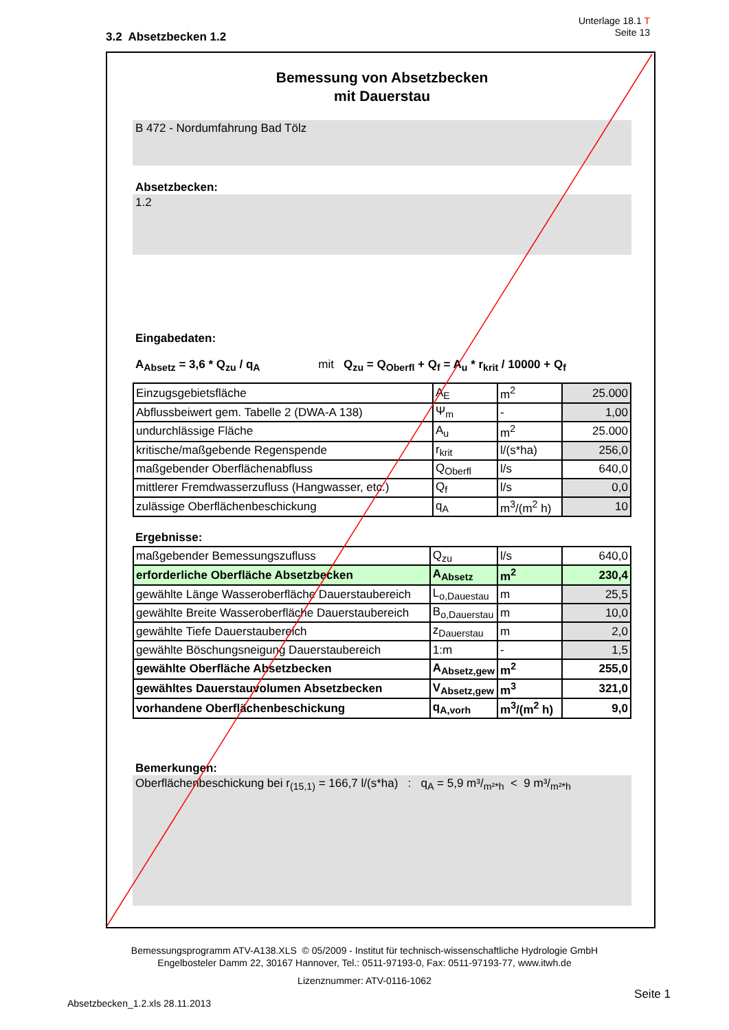Unterlage 18.1 T
Seite 13
3.2 Absetzbecken 1.2
Bemessung von Absetzbecken
mit Dauerstau
B 472 - Nordumfahrung Bad Tölz
Absetzbecken:
1.2
Eingabedaten:
A<sub>Absetz</sub> = 3,6 * Q<sub>zu</sub> / q<sub>A</sub> mit Q<sub>zu</sub> = Q<sub>Oberfl</sub> + Q<sub>f</sub> = A<sub>u</sub> * r<sub>krit</sub> / 10000 + Q<sub>f</sub>
| Einzugsgebietsfläche | A<sub>E</sub> | m<sup>2</sup> | 25.000 |
| Abflussbeiwert gem. Tabelle 2 (DWA-A 138) | Ψ<sub>m</sub> | - | 1,00 |
| undurchlässige Fläche | A<sub>u</sub> | m<sup>2</sup> | 25.000 |
| kritische/maßgebende Regenspende | r<sub>krit</sub> | l/(s*ha) | 256,0 |
| maßgebender Oberflächenabfluss | Q<sub>Oberfl</sub> | l/s | 640,0 |
| mittlerer Fremdwasserzufluss (Hangwasser, etc.) | Q<sub>f</sub> | l/s | 0,0 |
| zulässige Oberflächenbeschickung | q<sub>A</sub> | m<sup>3</sup>/(m<sup>2</sup> h) | 10 |
Ergebnisse:
| maßgebender Bemessungszufluss | Q<sub>zu</sub> | l/s | 640,0 |
| erforderliche Oberfläche Absetzbecken | A<sub>Absetz</sub> | m<sup>2</sup> | 230,4 |
| gewählte Länge Wasseroberfläche Dauerstaubereich | L<sub>o,Dauestau</sub> | m | 25,5 |
| gewählte Breite Wasseroberfläche Dauerstaubereich | B<sub>o,Dauerstau</sub> | m | 10,0 |
| gewählte Tiefe Dauerstaubereich | z<sub>Dauerstau</sub> | m | 2,0 |
| gewählte Böschungsneigung Dauerstaubereich | 1:m | - | 1,5 |
| gewählte Oberfläche Absetzbecken | A<sub>Absetz,gew</sub> | m<sup>2</sup> | 255,0 |
| gewähltes Dauerstauvolumen Absetzbecken | V<sub>Absetz,gew</sub> | m<sup>3</sup> | 321,0 |
| vorhandene Oberflächenbeschickung | q<sub>A,vorh</sub> | m<sup>3</sup>/(m<sup>2</sup> h) | 9,0 |
Bemerkungen:
Oberflächenbeschickung bei r<sub>(15,1)</sub> = 166,7 l/(s*ha) : q<sub>A</sub> = 5,9 m³/<sub>m²*h</sub> < 9 m³/<sub>m²*h</sub>
Bemessungsprogramm ATV-A138.XLS © 05/2009 - Institut für technisch-wissenschaftliche Hydrologie GmbH
Engelbosteler Damm 22, 30167 Hannover, Tel.: 0511-97193-0, Fax: 0511-97193-77, www.itwh.de
Lizenznummer: ATV-0116-1062
Seite 1
Absetzbecken_1.2.xls 28.11.2013